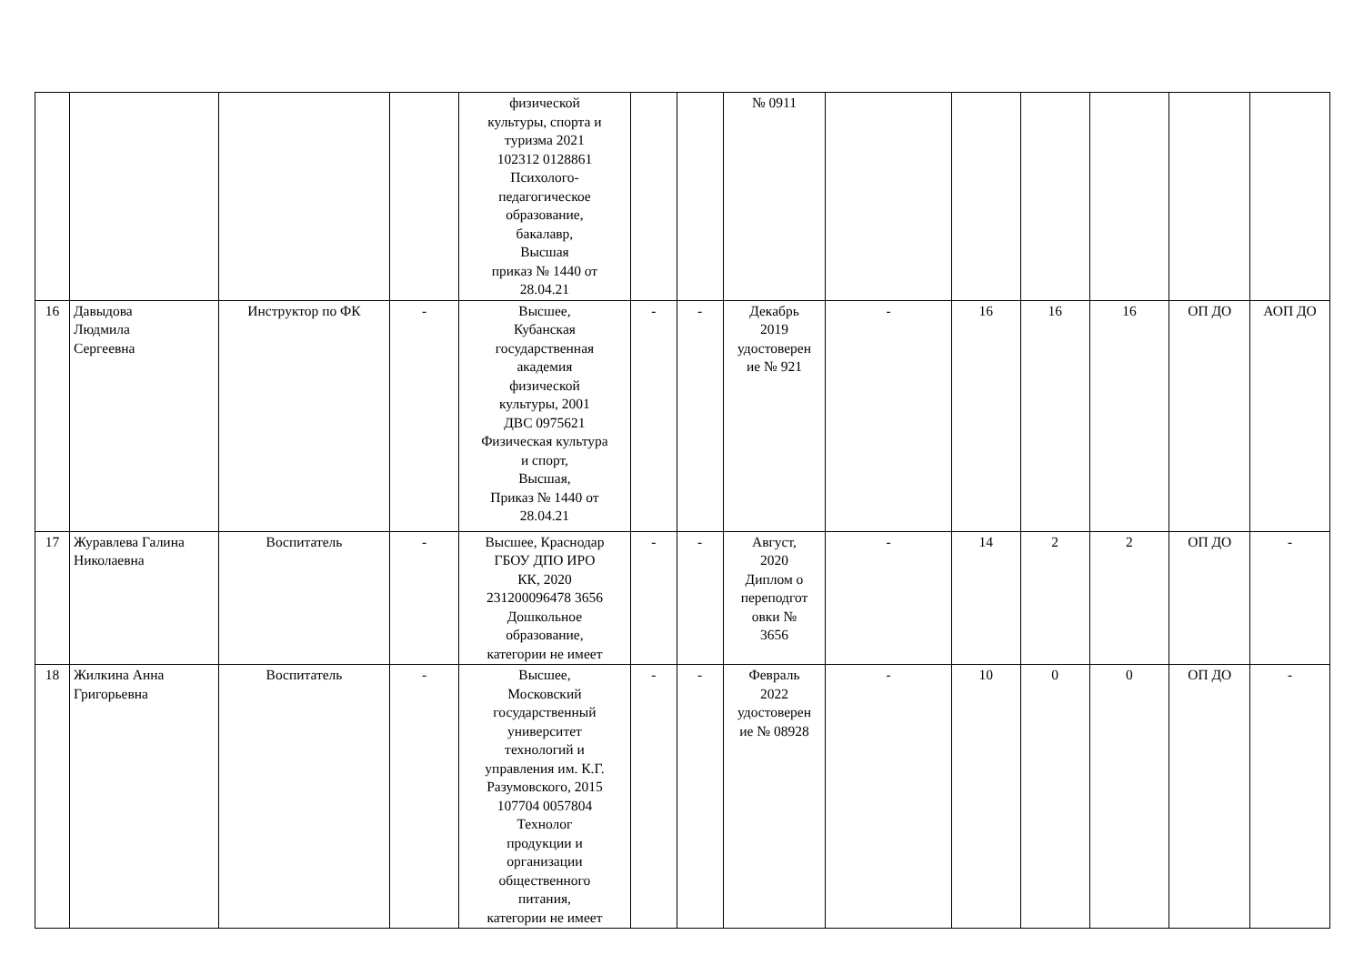| | | | | физической культуры, спорта и туризма 2021 102312 0128861 Психолого- педагогическое образование, бакалавр, Высшая приказ № 1440 от 28.04.21 | | | № 0911 | | | | | | |
| 16 | Давыдова Людмила Сергеевна | Инструктор по ФК | - | Высшее, Кубанская государственная академия физической культуры, 2001 ДВС 0975621 Физическая культура и спорт, Высшая, Приказ № 1440 от 28.04.21 | - | - | Декабрь 2019 удостоверен ие № 921 | - | 16 | 16 | 16 | ОП ДО | АОП ДО |
| 17 | Журавлева Галина Николаевна | Воспитатель | - | Высшее, Краснодар ГБОУ ДПО ИРО КК, 2020 231200096478 3656 Дошкольное образование, категории не имеет | - | - | Август, 2020 Диплом о переподгот овки № 3656 | - | 14 | 2 | 2 | ОП ДО | - |
| 18 | Жилкина Анна Григорьевна | Воспитатель | - | Высшее, Московский государственный университет технологий и управления им. К.Г. Разумовского, 2015 107704 0057804 Технолог продукции и организации общественного питания, категории не имеет | - | - | Февраль 2022 удостоверен ие № 08928 | - | 10 | 0 | 0 | ОП ДО | - |